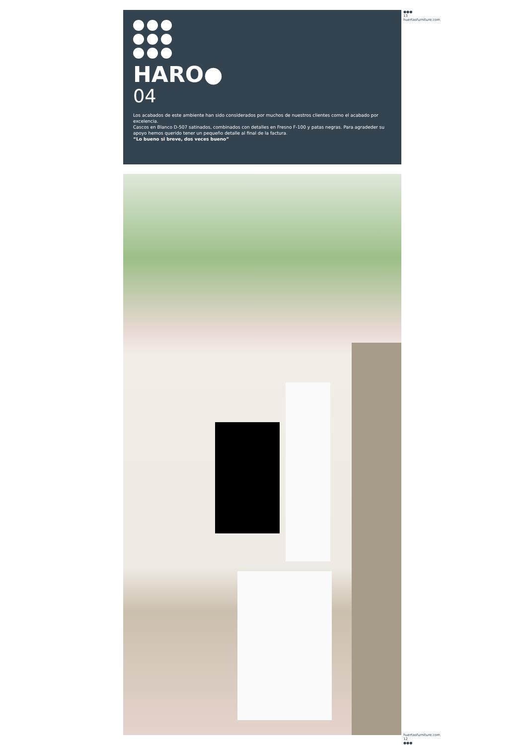HARO●
04
Los acabados de este ambiente han sido considerados por muchos de nuestros clientes como el acabado por excelencia.
Cascos en Blanco D-507 satinados, combinados con detalles en Fresno F-100 y patas negras. Para agradeder su apoyo hemos querido tener un pequeño detalle al final de la factura.
“Lo bueno si breve, dos veces bueno”
●●● 13 huertasfurniture.com
huertasfurniture.com 12 ●●●